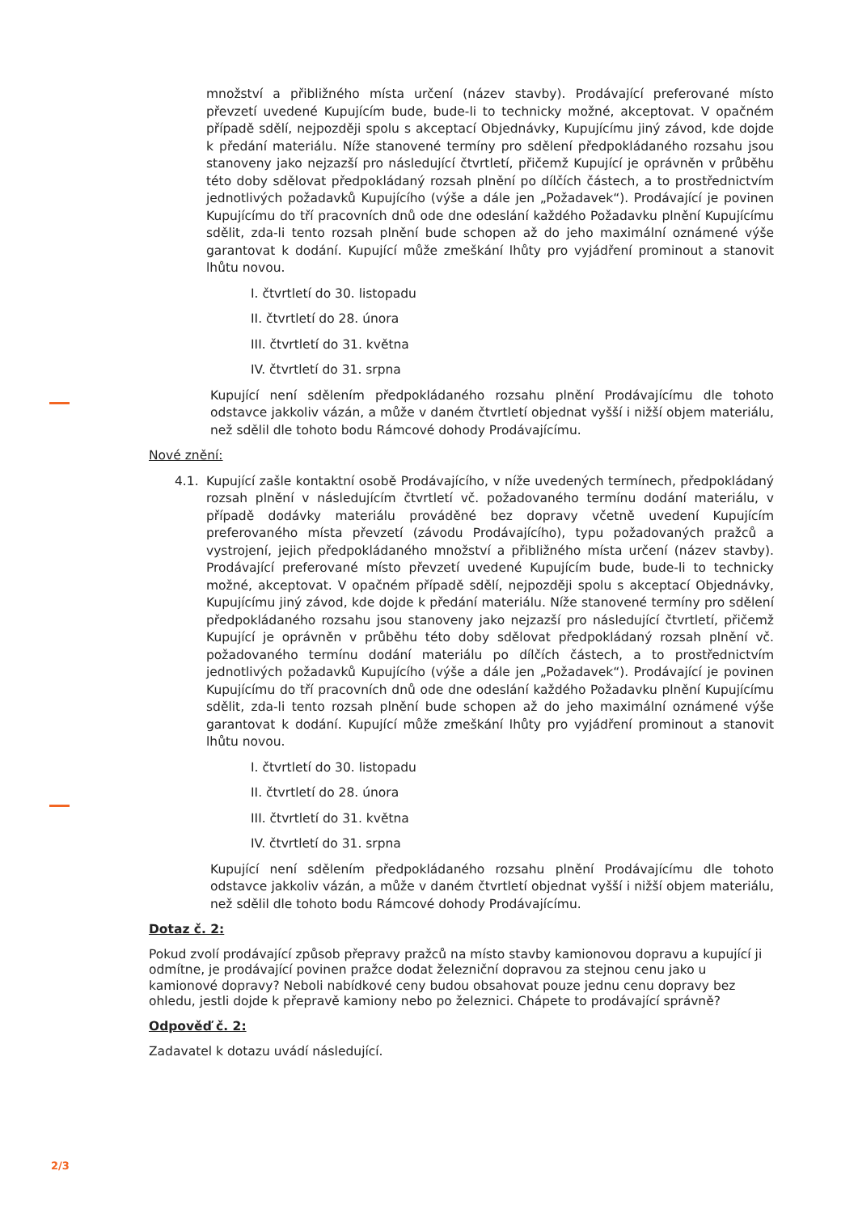množství a přibližného místa určení (název stavby). Prodávající preferované místo převzetí uvedené Kupujícím bude, bude-li to technicky možné, akceptovat. V opačném případě sdělí, nejpozději spolu s akceptací Objednávky, Kupujícímu jiný závod, kde dojde k předání materiálu. Níže stanovené termíny pro sdělení předpokládaného rozsahu jsou stanoveny jako nejzazší pro následující čtvrtletí, přičemž Kupující je oprávněn v průběhu této doby sdělovat předpokládaný rozsah plnění po dílčích částech, a to prostřednictvím jednotlivých požadavků Kupujícího (výše a dále jen „Požadavek“). Prodávající je povinen Kupujícímu do tří pracovních dnů ode dne odeslání každého Požadavku plnění Kupujícímu sdělit, zda-li tento rozsah plnění bude schopen až do jeho maximální oznámené výše garantovat k dodání. Kupující může zmeškání lhůty pro vyjádření prominout a stanovit lhůtu novou.
I. čtvrtletí do 30. listopadu
II. čtvrtletí do 28. února
III. čtvrtletí do 31. května
IV. čtvrtletí do 31. srpna
Kupující není sdělením předpokládaného rozsahu plnění Prodávajícímu dle tohoto odstavce jakkoliv vázán, a může v daném čtvrtletí objednat vyšší i nižší objem materiálu, než sdělil dle tohoto bodu Rámcové dohody Prodávajícímu.
Nové znění:
4.1. Kupující zašle kontaktní osobě Prodávajícího, v níže uvedených termínech, předpokládaný rozsah plnění v následujícím čtvrtletí vč. požadovaného termínu dodání materiálu, v případě dodávky materiálu prováděné bez dopravy včetně uvedení Kupujícím preferovaného místa převzetí (závodu Prodávajícího), typu požadovaných pražců a vystrojení, jejich předpokládaného množství a přibližného místa určení (název stavby). Prodávající preferované místo převzetí uvedené Kupujícím bude, bude-li to technicky možné, akceptovat. V opačném případě sdělí, nejpozději spolu s akceptací Objednávky, Kupujícímu jiný závod, kde dojde k předání materiálu. Níže stanovené termíny pro sdělení předpokládaného rozsahu jsou stanoveny jako nejzazší pro následující čtvrtletí, přičemž Kupující je oprávněn v průběhu této doby sdělovat předpokládaný rozsah plnění vč. požadovaného termínu dodání materiálu po dílčích částech, a to prostřednictvím jednotlivých požadavků Kupujícího (výše a dále jen „Požadavek“). Prodávající je povinen Kupujícímu do tří pracovních dnů ode dne odeslání každého Požadavku plnění Kupujícímu sdělit, zda-li tento rozsah plnění bude schopen až do jeho maximální oznámené výše garantovat k dodání. Kupující může zmeškání lhůty pro vyjádření prominout a stanovit lhůtu novou.
I. čtvrtletí do 30. listopadu
II. čtvrtletí do 28. února
III. čtvrtletí do 31. května
IV. čtvrtletí do 31. srpna
Kupující není sdělením předpokládaného rozsahu plnění Prodávajícímu dle tohoto odstavce jakkoliv vázán, a může v daném čtvrtletí objednat vyšší i nižší objem materiálu, než sdělil dle tohoto bodu Rámcové dohody Prodávajícímu.
Dotaz č. 2:
Pokud zvolí prodávající způsob přepravy pražců na místo stavby kamionovou dopravu a kupující ji odmítne, je prodávající povinen pražce dodat železniční dopravou za stejnou cenu jako u kamionové dopravy? Neboli nabídkové ceny budou obsahovat pouze jednu cenu dopravy bez ohledu, jestli dojde k přepravě kamiony nebo po železnici. Chápete to prodávající správně?
Odpověď č. 2:
Zadavatel k dotazu uvádí následující.
2/3